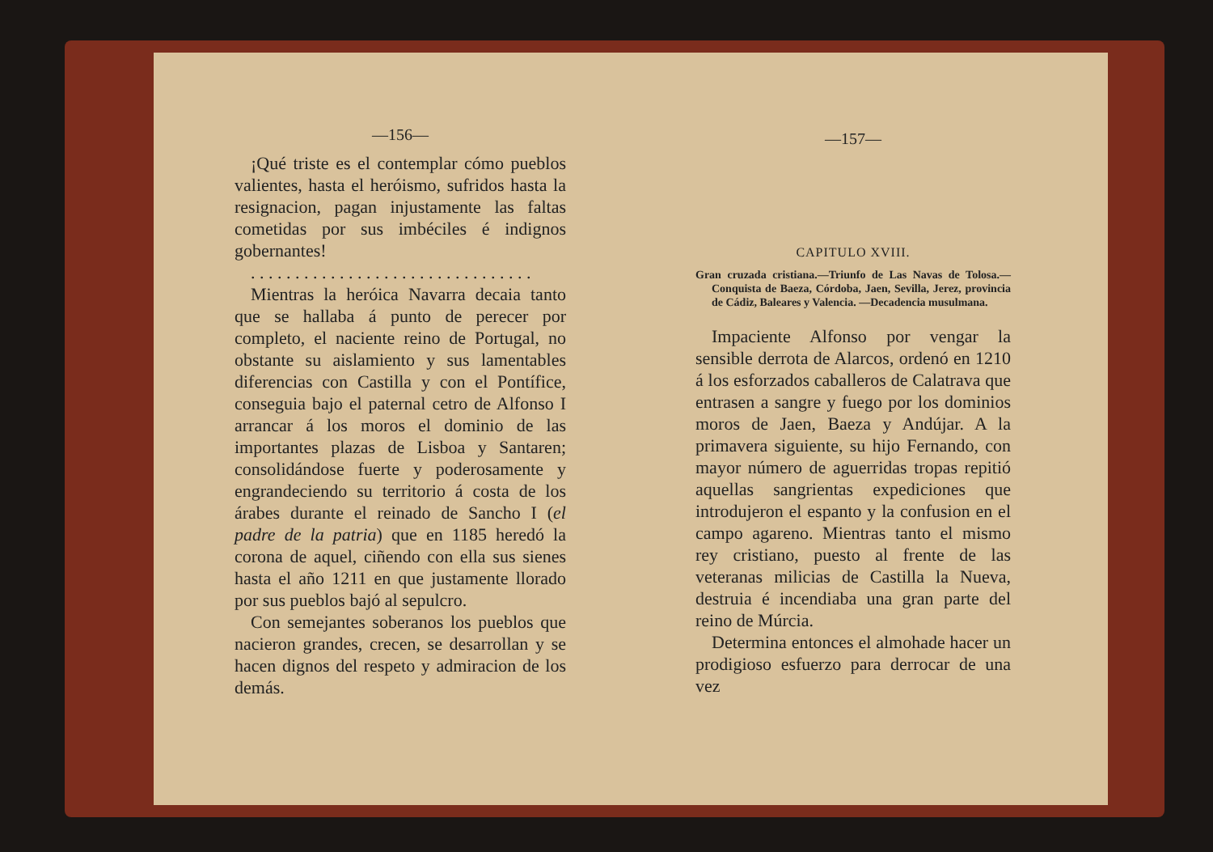—156—
¡Qué triste es el contemplar cómo pueblos valientes, hasta el heróismo, sufridos hasta la resignacion, pagan injustamente las faltas cometidas por sus imbéciles é indignos gobernantes!
. . . . . . . . . . . . . . . . . . . . . . . . . . . . . . . .
Mientras la heróica Navarra decaia tanto que se hallaba á punto de perecer por completo, el naciente reino de Portugal, no obstante su aislamiento y sus lamentables diferencias con Castilla y con el Pontífice, conseguia bajo el paternal cetro de Alfonso I arrancar á los moros el dominio de las importantes plazas de Lisboa y Santaren; consolidándose fuerte y poderosamente y engrandeciendo su territorio á costa de los árabes durante el reinado de Sancho I (el padre de la patria) que en 1185 heredó la corona de aquel, ciñendo con ella sus sienes hasta el año 1211 en que justamente llorado por sus pueblos bajó al sepulcro.
Con semejantes soberanos los pueblos que nacieron grandes, crecen, se desarrollan y se hacen dignos del respeto y admiracion de los demás.
—157—
CAPITULO XVIII.
Gran cruzada cristiana.—Triunfo de Las Navas de Tolosa.—Conquista de Baeza, Córdoba, Jaen, Sevilla, Jerez, provincia de Cádiz, Baleares y Valencia. —Decadencia musulmana.
Impaciente Alfonso por vengar la sensible derrota de Alarcos, ordenó en 1210 á los esforzados caballeros de Calatrava que entrasen a sangre y fuego por los dominios moros de Jaen, Baeza y Andújar. A la primavera siguiente, su hijo Fernando, con mayor número de aguerridas tropas repitió aquellas sangrientas expediciones que introdujeron el espanto y la confusion en el campo agareno. Mientras tanto el mismo rey cristiano, puesto al frente de las veteranas milicias de Castilla la Nueva, destruia é incendiaba una gran parte del reino de Múrcia.
Determina entonces el almohade hacer un prodigioso esfuerzo para derrocar de una vez